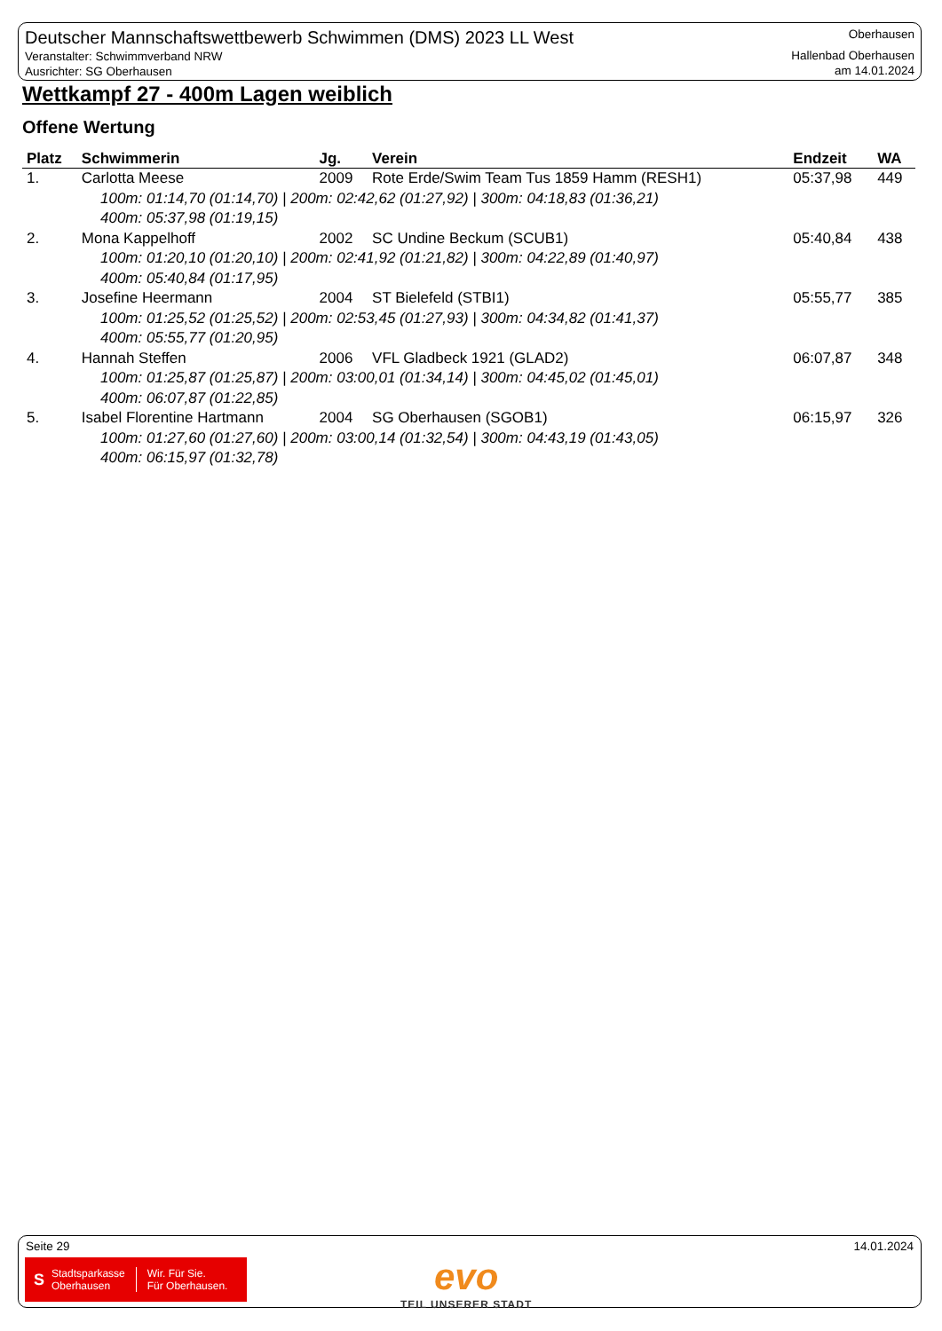Deutscher Mannschaftswettbewerb Schwimmen (DMS) 2023 LL West
Veranstalter: Schwimmverband NRW
Ausrichter: SG Oberhausen
Oberhausen
Hallenbad Oberhausen
am 14.01.2024
Wettkampf 27 - 400m Lagen weiblich
Offene Wertung
| Platz | Schwimmerin | Jg. | Verein | Endzeit | WA |
| --- | --- | --- | --- | --- | --- |
| 1. | Carlotta Meese | 2009 | Rote Erde/Swim Team Tus 1859 Hamm (RESH1) | 05:37,98 | 449 |
| 100m: 01:14,70 (01:14,70) / 200m: 02:42,62 (01:27,92) / 300m: 04:18,83 (01:36,21) 400m: 05:37,98 (01:19,15) | | | | | |
| 2. | Mona Kappelhoff | 2002 | SC Undine Beckum (SCUB1) | 05:40,84 | 438 |
| 100m: 01:20,10 (01:20,10) / 200m: 02:41,92 (01:21,82) / 300m: 04:22,89 (01:40,97) 400m: 05:40,84 (01:17,95) | | | | | |
| 3. | Josefine Heermann | 2004 | ST Bielefeld (STBI1) | 05:55,77 | 385 |
| 100m: 01:25,52 (01:25,52) / 200m: 02:53,45 (01:27,93) / 300m: 04:34,82 (01:41,37) 400m: 05:55,77 (01:20,95) | | | | | |
| 4. | Hannah Steffen | 2006 | VFL Gladbeck 1921 (GLAD2) | 06:07,87 | 348 |
| 100m: 01:25,87 (01:25,87) / 200m: 03:00,01 (01:34,14) / 300m: 04:45,02 (01:45,01) 400m: 06:07,87 (01:22,85) | | | | | |
| 5. | Isabel Florentine Hartmann | 2004 | SG Oberhausen (SGOB1) | 06:15,97 | 326 |
| 100m: 01:27,60 (01:27,60) / 200m: 03:00,14 (01:32,54) / 300m: 04:43,19 (01:43,05) 400m: 06:15,97 (01:32,78) | | | | | |
Seite 29 14.01.2024
S Stadtsparkasse
Oberhausen Wir. Für Sie.
Für Oberhausen.
evo
TEIL UNSERER STADT